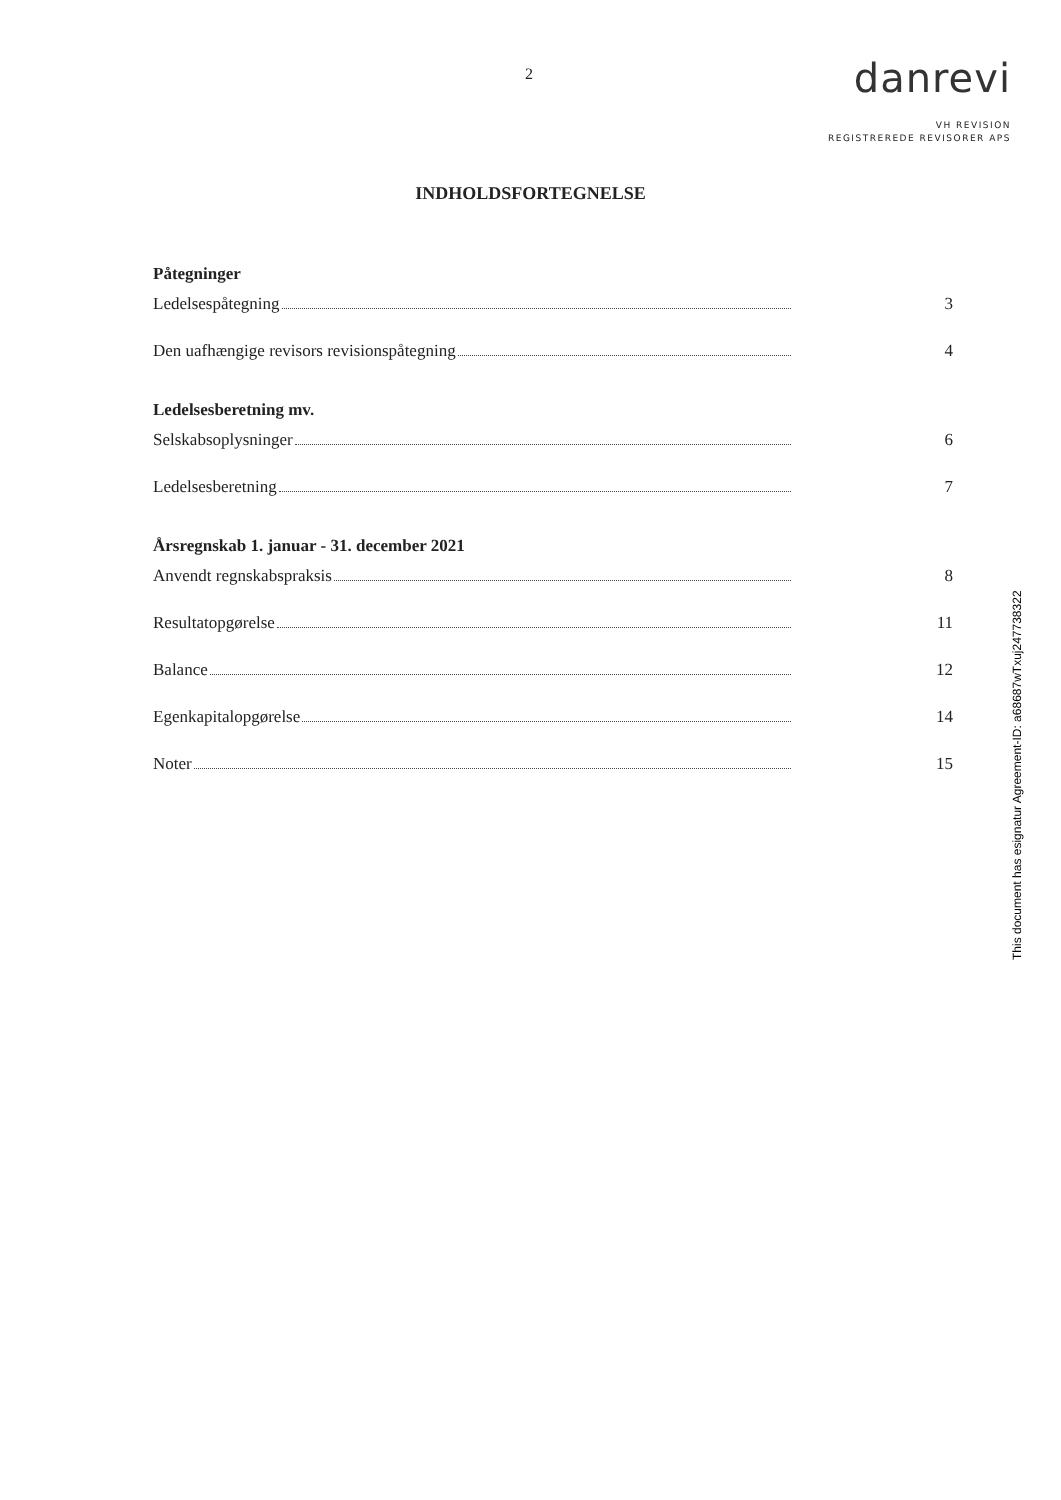2
danrevi
VH REVISION
REGISTREREDE REVISORER APS
INDHOLDSFORTEGNELSE
Påtegninger
Ledelsespåtegning 3
Den uafhængige revisors revisionspåtegning 4
Ledelsesberetning mv.
Selskabsoplysninger 6
Ledelsesberetning 7
Årsregnskab 1. januar - 31. december 2021
Anvendt regnskabspraksis 8
Resultatopgørelse 11
Balance 12
Egenkapitalopgørelse 14
Noter 15
This document has esignatur Agreement-ID: a68687wTxuj247738322